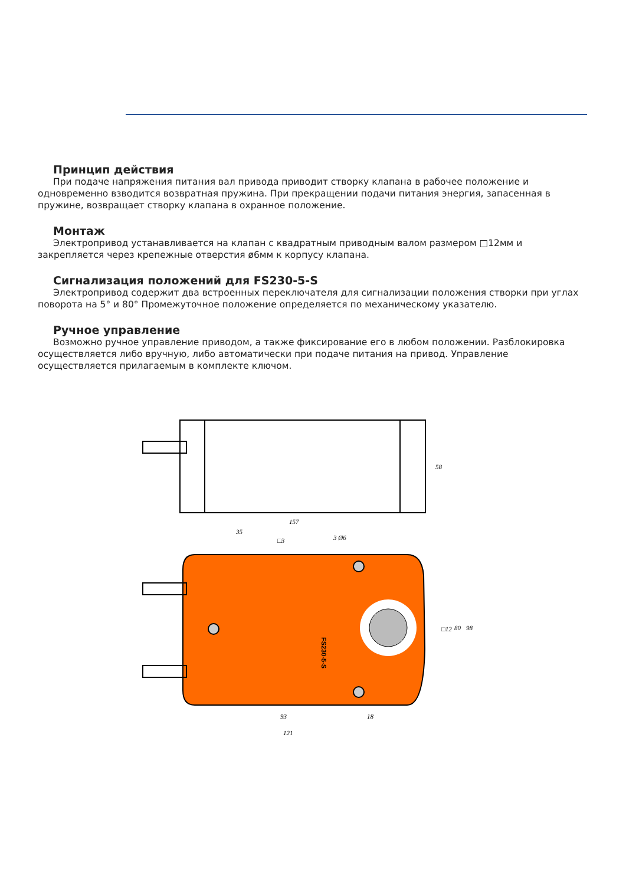Принцип действия
При подаче напряжения питания вал привода приводит створку клапана в рабочее положение и одновременно взводится возвратная пружина. При прекращении подачи питания энергия, запасенная в пружине, возвращает створку клапана в охранное положение.
Монтаж
Электропривод устанавливается на клапан с квадратным приводным валом размером □12мм и закрепляется через крепежные отверстия ø6мм к корпусу клапана.
Сигнализация положений для FS230-5-S
Электропривод содержит два встроенных переключателя для сигнализации положения створки при углах поворота на 5° и 80° Промежуточное положение определяется по механическому указателю.
Ручное управление
Возможно ручное управление приводом, а также фиксирование его в любом положении. Разблокировка осуществляется либо вручную, либо автоматически при подаче питания на привод. Управление осуществляется прилагаемым в комплекте ключом.
157
58
FS230-5-S
35
□3
3 Ø6
93
18
121
□12
80
98